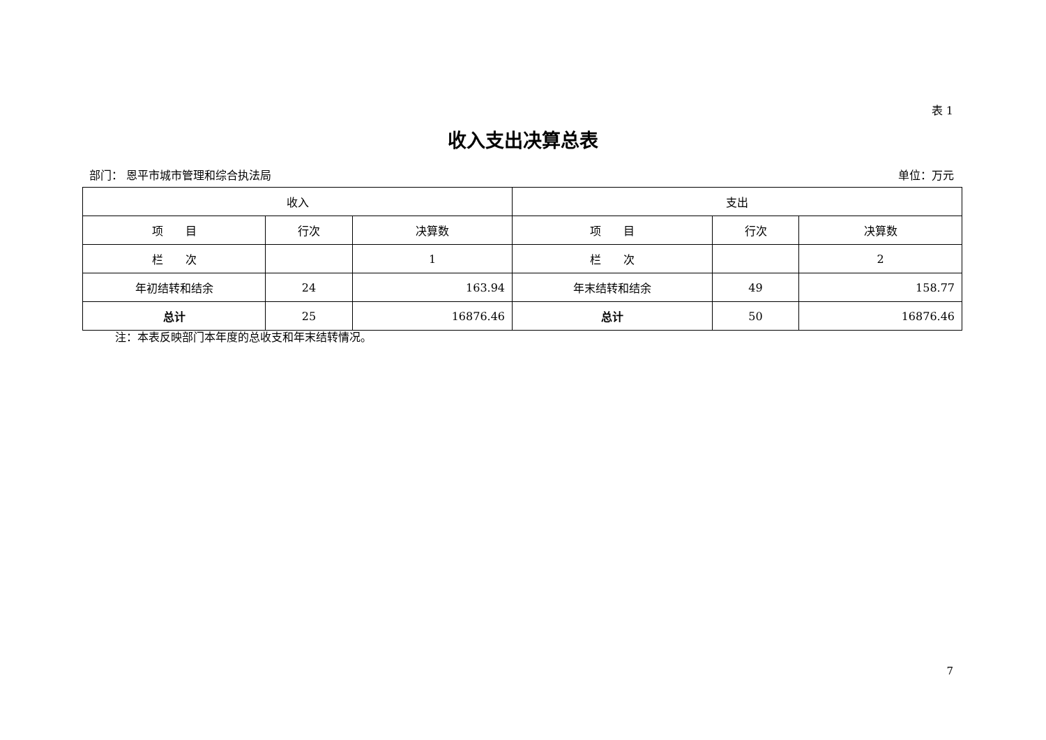表 1
收入支出决算总表
部门： 恩平市城市管理和综合执法局 单位：万元
| 收入 | | | 支出 | | |
| --- | --- | --- | --- | --- | --- |
| 项 目 | 行次 | 决算数 | 项 目 | 行次 | 决算数 |
| 栏 次 | | 1 | 栏 次 | | 2 |
| 年初结转和结余 | 24 | 163.94 | 年末结转和结余 | 49 | 158.77 |
| 总计 | 25 | 16876.46 | 总计 | 50 | 16876.46 |
注：本表反映部门本年度的总收支和年末结转情况。
7